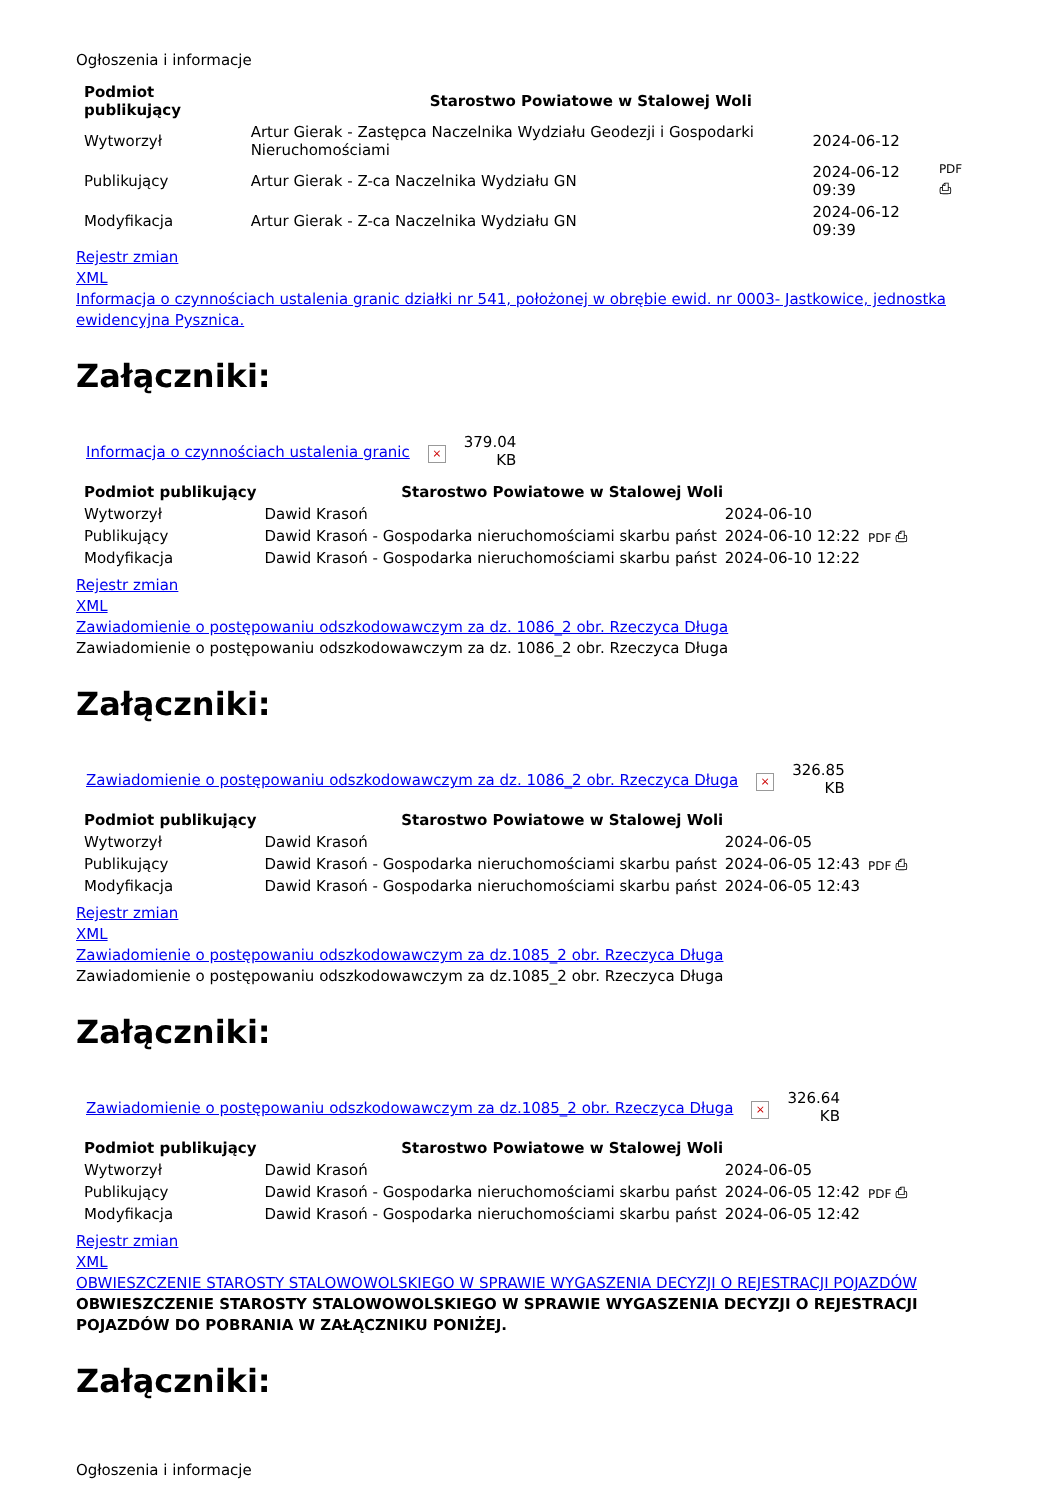Ogłoszenia i informacje
| Podmiot publikujący | Starostwo Powiatowe w Stalowej Woli | | |
| --- | --- | --- | --- |
| Wytworzył | Artur Gierak - Zastępca Naczelnika Wydziału Geodezji i Gospodarki Nieruchomościami | 2024-06-12 | PDF ⎙ |
| Publikujący | Artur Gierak - Z-ca Naczelnika Wydziału GN | 2024-06-12 09:39 | |
| Modyfikacja | Artur Gierak - Z-ca Naczelnika Wydziału GN | 2024-06-12 09:39 | |
Rejestr zmian
XML
Informacja o czynnościach ustalenia granic działki nr 541, położonej w obrębie ewid. nr 0003- Jastkowice, jednostka ewidencyjna Pysznica.
Załączniki:
| Informacja o czynnościach ustalenia granic | × | 379.04 KB |
| Podmiot publikujący | Starostwo Powiatowe w Stalowej Woli | | |
| --- | --- | --- | --- |
| Wytworzył | Dawid Krasoń | 2024-06-10 | PDF ⎙ |
| Publikujący | Dawid Krasoń - Gospodarka nieruchomościami skarbu państ | 2024-06-10 12:22 | |
| Modyfikacja | Dawid Krasoń - Gospodarka nieruchomościami skarbu państ | 2024-06-10 12:22 | |
Rejestr zmian
XML
Zawiadomienie o postępowaniu odszkodowawczym za dz. 1086_2 obr. Rzeczyca Długa
Zawiadomienie o postępowaniu odszkodowawczym za dz. 1086_2 obr. Rzeczyca Długa
Załączniki:
| Zawiadomienie o postępowaniu odszkodowawczym za dz. 1086_2 obr. Rzeczyca Długa | × | 326.85 KB |
| Podmiot publikujący | Starostwo Powiatowe w Stalowej Woli | | |
| --- | --- | --- | --- |
| Wytworzył | Dawid Krasoń | 2024-06-05 | PDF ⎙ |
| Publikujący | Dawid Krasoń - Gospodarka nieruchomościami skarbu państ | 2024-06-05 12:43 | |
| Modyfikacja | Dawid Krasoń - Gospodarka nieruchomościami skarbu państ | 2024-06-05 12:43 | |
Rejestr zmian
XML
Zawiadomienie o postępowaniu odszkodowawczym za dz.1085_2 obr. Rzeczyca Długa
Zawiadomienie o postępowaniu odszkodowawczym za dz.1085_2 obr. Rzeczyca Długa
Załączniki:
| Zawiadomienie o postępowaniu odszkodowawczym za dz.1085_2 obr. Rzeczyca Długa | × | 326.64 KB |
| Podmiot publikujący | Starostwo Powiatowe w Stalowej Woli | | |
| --- | --- | --- | --- |
| Wytworzył | Dawid Krasoń | 2024-06-05 | PDF ⎙ |
| Publikujący | Dawid Krasoń - Gospodarka nieruchomościami skarbu państ | 2024-06-05 12:42 | |
| Modyfikacja | Dawid Krasoń - Gospodarka nieruchomościami skarbu państ | 2024-06-05 12:42 | |
Rejestr zmian
XML
OBWIESZCZENIE STAROSTY STALOWOWOLSKIEGO W SPRAWIE WYGASZENIA DECYZJI O REJESTRACJI POJAZDÓW
OBWIESZCZENIE STAROSTY STALOWOWOLSKIEGO W SPRAWIE WYGASZENIA DECYZJI O REJESTRACJI POJAZDÓW DO POBRANIA W ZAŁĄCZNIKU PONIŻEJ.
Załączniki:
Ogłoszenia i informacje